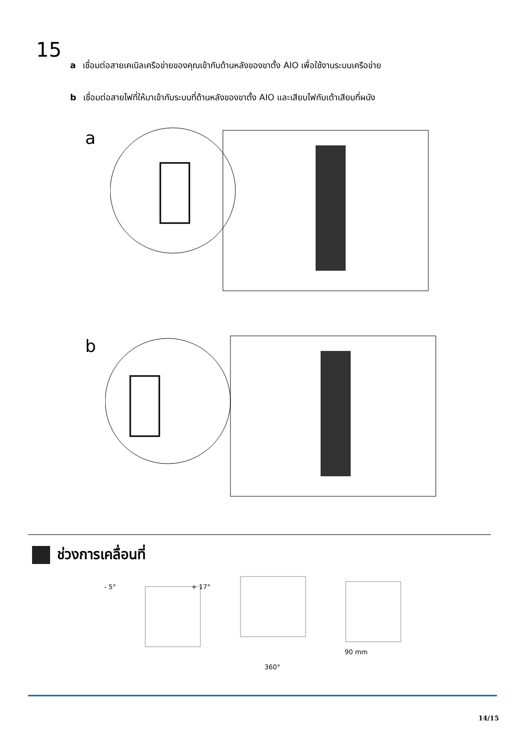15
a เชื่อมต่อสายเคเบิลเครือข่ายของคุณเข้ากับด้านหลังของขาตั้ง AIO เพื่อใช้งานระบบเครือข่าย
b เชื่อมต่อสายไฟที่ให้มาเข้ากับระบบที่ด้านหลังของขาตั้ง AIO และเสียบไฟกับเต้าเสียบที่ผนัง
a
b
ช่วงการเคลื่อนที่
- 5° + 17°
360°
90 mm
14/15